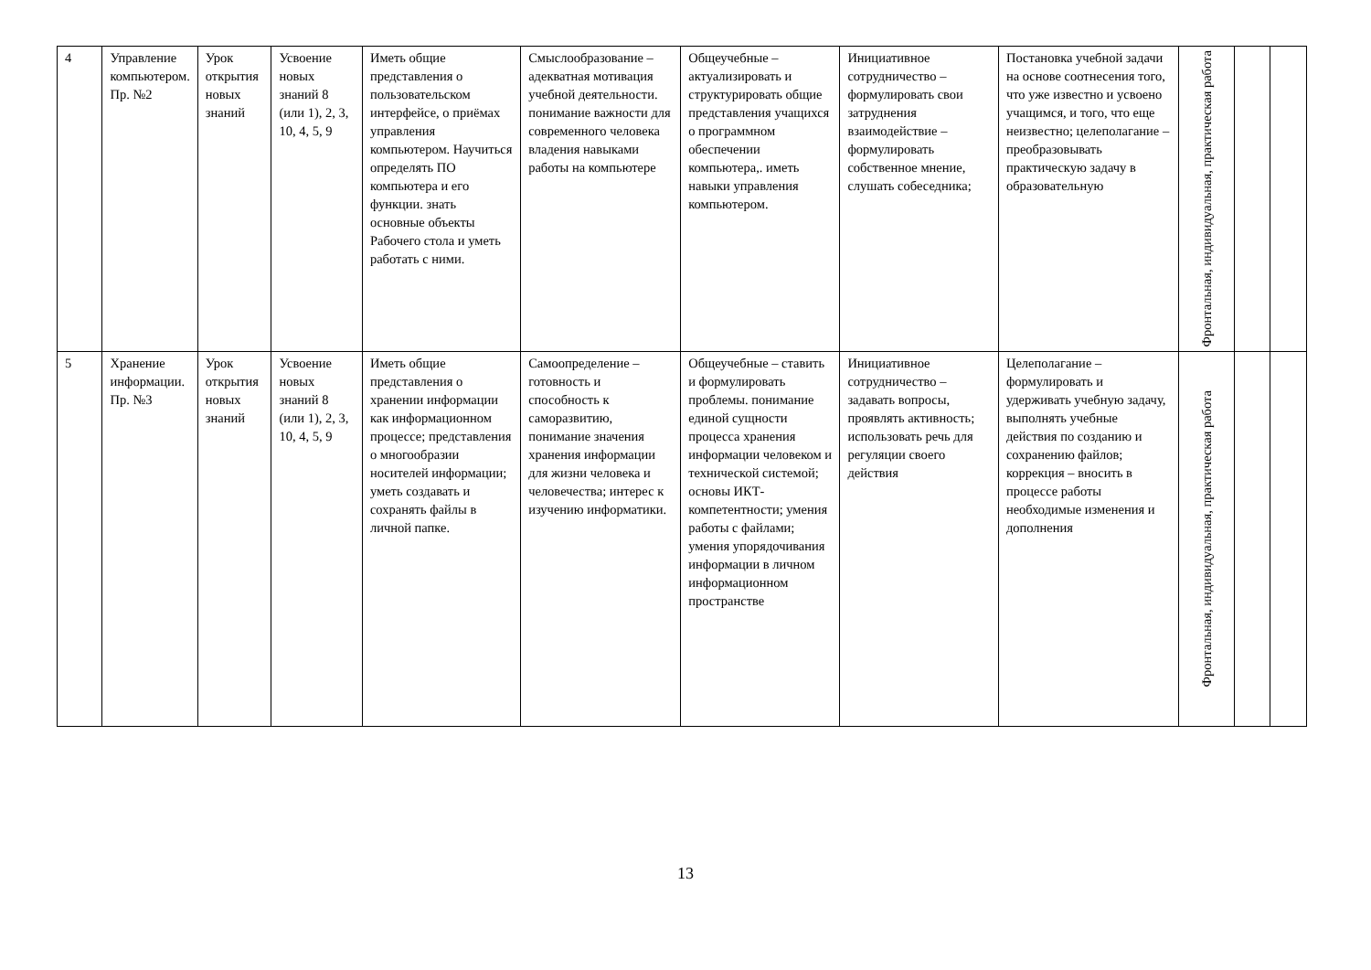| 4 | Управление компьютером. Пр. №2 | Урок открытия новых знаний | Усвоение новых знаний 8 (или 1), 2, 3, 10, 4, 5, 9 | Иметь общие представления о пользовательском интерфейсе, о приёмах управления компьютером. Научиться определять ПО компьютера и его функции. знать основные объекты Рабочего стола и уметь работать с ними. | Смыслообразование – адекватная мотивация учебной деятельности. понимание важности для современного человека владения навыками работы на компьютере | Общеучебные – актуализировать и структурировать общие представления учащихся о программном обеспечении компьютера,. иметь навыки управления компьютером. | Инициативное сотрудничество – формулировать свои затруднения взаимодействие – формулировать собственное мнение, слушать собеседника; | Постановка учебной задачи на основе соотнесения того, что уже известно и усвоено учащимся, и того, что еще неизвестно; целеполагание – преобразовывать практическую задачу в образовательную | Фронтальная, индивидуальная, практическая работа | | |
| 5 | Хранение информации. Пр. №3 | Урок открытия новых знаний | Усвоение новых знаний 8 (или 1), 2, 3, 10, 4, 5, 9 | Иметь общие представления о хранении информации как информационном процессе; представления о многообразии носителей информации; уметь создавать и сохранять файлы в личной папке. | Самоопределение – готовность и способность к саморазвитию, понимание значения хранения информации для жизни человека и человечества; интерес к изучению информатики. | Общеучебные – ставить и формулировать проблемы. понимание единой сущности процесса хранения информации человеком и технической системой; основы ИКТ-компетентности; умения работы с файлами; умения упорядочивания информации в личном информационном пространстве | Инициативное сотрудничество – задавать вопросы, проявлять активность; использовать речь для регуляции своего действия | Целеполагание – формулировать и удерживать учебную задачу, выполнять учебные действия по созданию и сохранению файлов; коррекция – вносить в процессе работы необходимые изменения и дополнения | Фронтальная, индивидуальная, практическая работа | | |
13